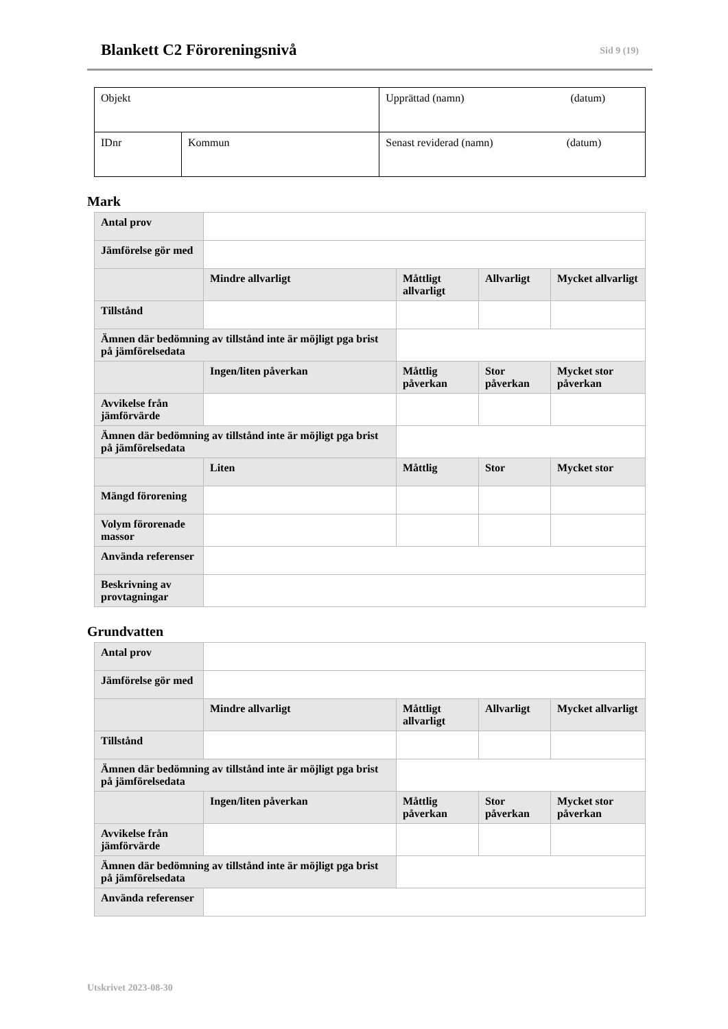Blankett C2 Föroreningsnivå
Sid 9 (19)
| Objekt | | Upprättad (namn) (datum) |
| IDnr | Kommun | Senast reviderad (namn) (datum) |
Mark
| Antal prov | | | | |
| Jämförelse gör med | | | | |
| | Mindre allvarligt | Måttligt allvarligt | Allvarligt | Mycket allvarligt |
| Tillstånd | | | | |
| Ämnen där bedömning av tillstånd inte är möjligt pga brist på jämförelsedata | | | | |
| | Ingen/liten påverkan | Måttlig påverkan | Stor påverkan | Mycket stor påverkan |
| Avvikelse från jämförvärde | | | | |
| Ämnen där bedömning av tillstånd inte är möjligt pga brist på jämförelsedata | | | | |
| | Liten | Måttlig | Stor | Mycket stor |
| Mängd förorening | | | | |
| Volym förorenade massor | | | | |
| Använda referenser | | | | |
| Beskrivning av provtagningar | | | | |
Grundvatten
| Antal prov | | | | |
| Jämförelse gör med | | | | |
| | Mindre allvarligt | Måttligt allvarligt | Allvarligt | Mycket allvarligt |
| Tillstånd | | | | |
| Ämnen där bedömning av tillstånd inte är möjligt pga brist på jämförelsedata | | | | |
| | Ingen/liten påverkan | Måttlig påverkan | Stor påverkan | Mycket stor påverkan |
| Avvikelse från jämförvärde | | | | |
| Ämnen där bedömning av tillstånd inte är möjligt pga brist på jämförelsedata | | | | |
| Använda referenser | | | | |
Utskrivet 2023-08-30